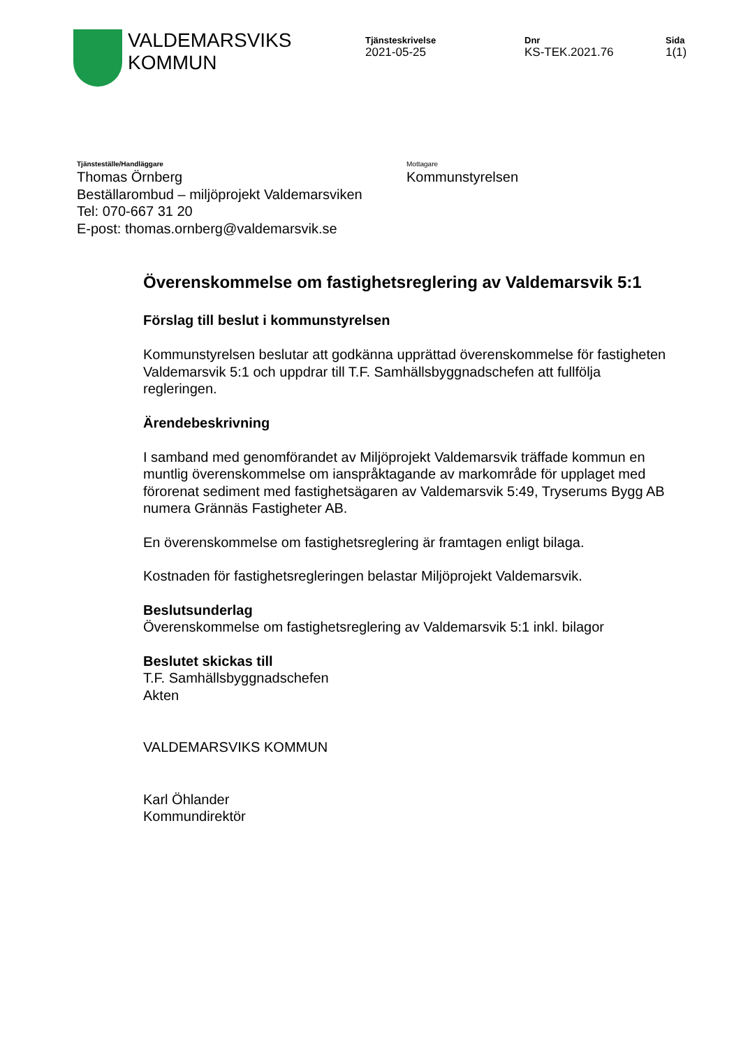VALDEMARSVIKS
KOMMUN
Tjänsteskrivelse
2021-05-25
Dnr
KS-TEK.2021.76
Sida
1(1)
Tjänsteställe/Handläggare
Thomas Örnberg
Beställarombud – miljöprojekt Valdemarsviken
Tel: 070-667 31 20
E-post: thomas.ornberg@valdemarsvik.se
Mottagare
Kommunstyrelsen
Överenskommelse om fastighetsreglering av Valdemarsvik 5:1
Förslag till beslut i kommunstyrelsen
Kommunstyrelsen beslutar att godkänna upprättad överenskommelse för fastigheten Valdemarsvik 5:1 och uppdrar till T.F. Samhällsbyggnadschefen att fullfölja regleringen.
Ärendebeskrivning
I samband med genomförandet av Miljöprojekt Valdemarsvik träffade kommun en muntlig överenskommelse om ianspråktagande av markområde för upplaget med förorenat sediment med fastighetsägaren av Valdemarsvik 5:49, Tryserums Bygg AB numera Grännäs Fastigheter AB.
En överenskommelse om fastighetsreglering är framtagen enligt bilaga.
Kostnaden för fastighetsregleringen belastar Miljöprojekt Valdemarsvik.
Beslutsunderlag
Överenskommelse om fastighetsreglering av Valdemarsvik 5:1 inkl. bilagor
Beslutet skickas till
T.F. Samhällsbyggnadschefen
Akten
VALDEMARSVIKS KOMMUN
Karl Öhlander
Kommundirektör